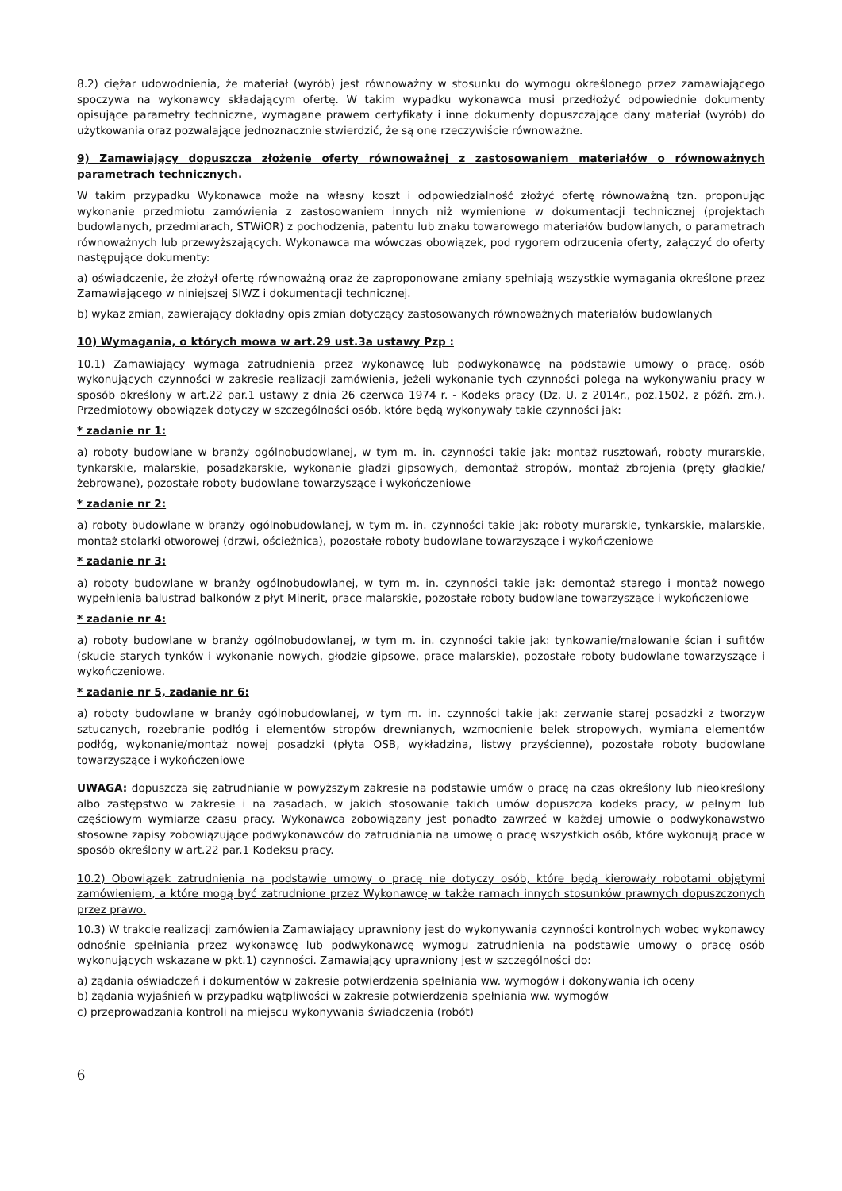8.2) ciężar udowodnienia, że materiał (wyrób) jest równoważny w stosunku do wymogu określonego przez zamawiającego spoczywa na wykonawcy składającym ofertę. W takim wypadku wykonawca musi przedłożyć odpowiednie dokumenty opisujące parametry techniczne, wymagane prawem certyfikaty i inne dokumenty dopuszczające dany materiał (wyrób) do użytkowania oraz pozwalające jednoznacznie stwierdzić, że są one rzeczywiście równoważne.
9) Zamawiający dopuszcza złożenie oferty równoważnej z zastosowaniem materiałów o równoważnych parametrach technicznych.
W takim przypadku Wykonawca może na własny koszt i odpowiedzialność złożyć ofertę równoważną tzn. proponując wykonanie przedmiotu zamówienia z zastosowaniem innych niż wymienione w dokumentacji technicznej (projektach budowlanych, przedmiarach, STWiOR) z pochodzenia, patentu lub znaku towarowego materiałów budowlanych, o parametrach równoważnych lub przewyższających. Wykonawca ma wówczas obowiązek, pod rygorem odrzucenia oferty, załączyć do oferty następujące dokumenty:
a) oświadczenie, że złożył ofertę równoważną oraz że zaproponowane zmiany spełniają wszystkie wymagania określone przez Zamawiającego w niniejszej SIWZ i dokumentacji technicznej.
b) wykaz zmian, zawierający dokładny opis zmian dotyczący zastosowanych równoważnych materiałów budowlanych
10) Wymagania, o których mowa w art.29 ust.3a ustawy Pzp :
10.1) Zamawiający wymaga zatrudnienia przez wykonawcę lub podwykonawcę na podstawie umowy o pracę, osób wykonujących czynności w zakresie realizacji zamówienia, jeżeli wykonanie tych czynności polega na wykonywaniu pracy w sposób określony w art.22 par.1 ustawy z dnia 26 czerwca 1974 r. - Kodeks pracy (Dz. U. z 2014r., poz.1502, z późń. zm.). Przedmiotowy obowiązek dotyczy w szczególności osób, które będą wykonywały takie czynności jak:
* zadanie nr 1:
a) roboty budowlane w branży ogólnobudowlanej, w tym m. in. czynności takie jak: montaż rusztowań, roboty murarskie, tynkarskie, malarskie, posadzkarskie, wykonanie gładzi gipsowych, demontaż stropów, montaż zbrojenia (pręty gładkie/żebrowane), pozostałe roboty budowlane towarzyszące i wykończeniowe
* zadanie nr 2:
a) roboty budowlane w branży ogólnobudowlanej, w tym m. in. czynności takie jak: roboty murarskie, tynkarskie, malarskie, montaż stolarki otworowej (drzwi, ościeżnica), pozostałe roboty budowlane towarzyszące i wykończeniowe
* zadanie nr 3:
a) roboty budowlane w branży ogólnobudowlanej, w tym m. in. czynności takie jak: demontaż starego i montaż nowego wypełnienia balustrad balkonów z płyt Minerit, prace malarskie, pozostałe roboty budowlane towarzyszące i wykończeniowe
* zadanie nr 4:
a) roboty budowlane w branży ogólnobudowlanej, w tym m. in. czynności takie jak: tynkowanie/malowanie ścian i sufitów (skucie starych tynków i wykonanie nowych, głodzie gipsowe, prace malarskie), pozostałe roboty budowlane towarzyszące i wykończeniowe.
* zadanie nr 5, zadanie nr 6:
a) roboty budowlane w branży ogólnobudowlanej, w tym m. in. czynności takie jak: zerwanie starej posadzki z tworzyw sztucznych, rozebranie podłóg i elementów stropów drewnianych, wzmocnienie belek stropowych, wymiana elementów podłóg, wykonanie/montaż nowej posadzki (płyta OSB, wykładzina, listwy przyścienne), pozostałe roboty budowlane towarzyszące i wykończeniowe
UWAGA: dopuszcza się zatrudnianie w powyższym zakresie na podstawie umów o pracę na czas określony lub nieokreślony albo zastępstwo w zakresie i na zasadach, w jakich stosowanie takich umów dopuszcza kodeks pracy, w pełnym lub częściowym wymiarze czasu pracy. Wykonawca zobowiązany jest ponadto zawrzeć w każdej umowie o podwykonawstwo stosowne zapisy zobowiązujące podwykonawców do zatrudniania na umowę o pracę wszystkich osób, które wykonują prace w sposób określony w art.22 par.1 Kodeksu pracy.
10.2) Obowiązek zatrudnienia na podstawie umowy o pracę nie dotyczy osób, które będą kierowały robotami objętymi zamówieniem, a które mogą być zatrudnione przez Wykonawcę w także ramach innych stosunków prawnych dopuszczonych przez prawo.
10.3) W trakcie realizacji zamówienia Zamawiający uprawniony jest do wykonywania czynności kontrolnych wobec wykonawcy odnośnie spełniania przez wykonawcę lub podwykonawcę wymogu zatrudnienia na podstawie umowy o pracę osób wykonujących wskazane w pkt.1) czynności. Zamawiający uprawniony jest w szczególności do:
a) żądania oświadczeń i dokumentów w zakresie potwierdzenia spełniania ww. wymogów i dokonywania ich oceny
b) żądania wyjaśnień w przypadku wątpliwości w zakresie potwierdzenia spełniania ww. wymogów
c) przeprowadzania kontroli na miejscu wykonywania świadczenia (robót)
6